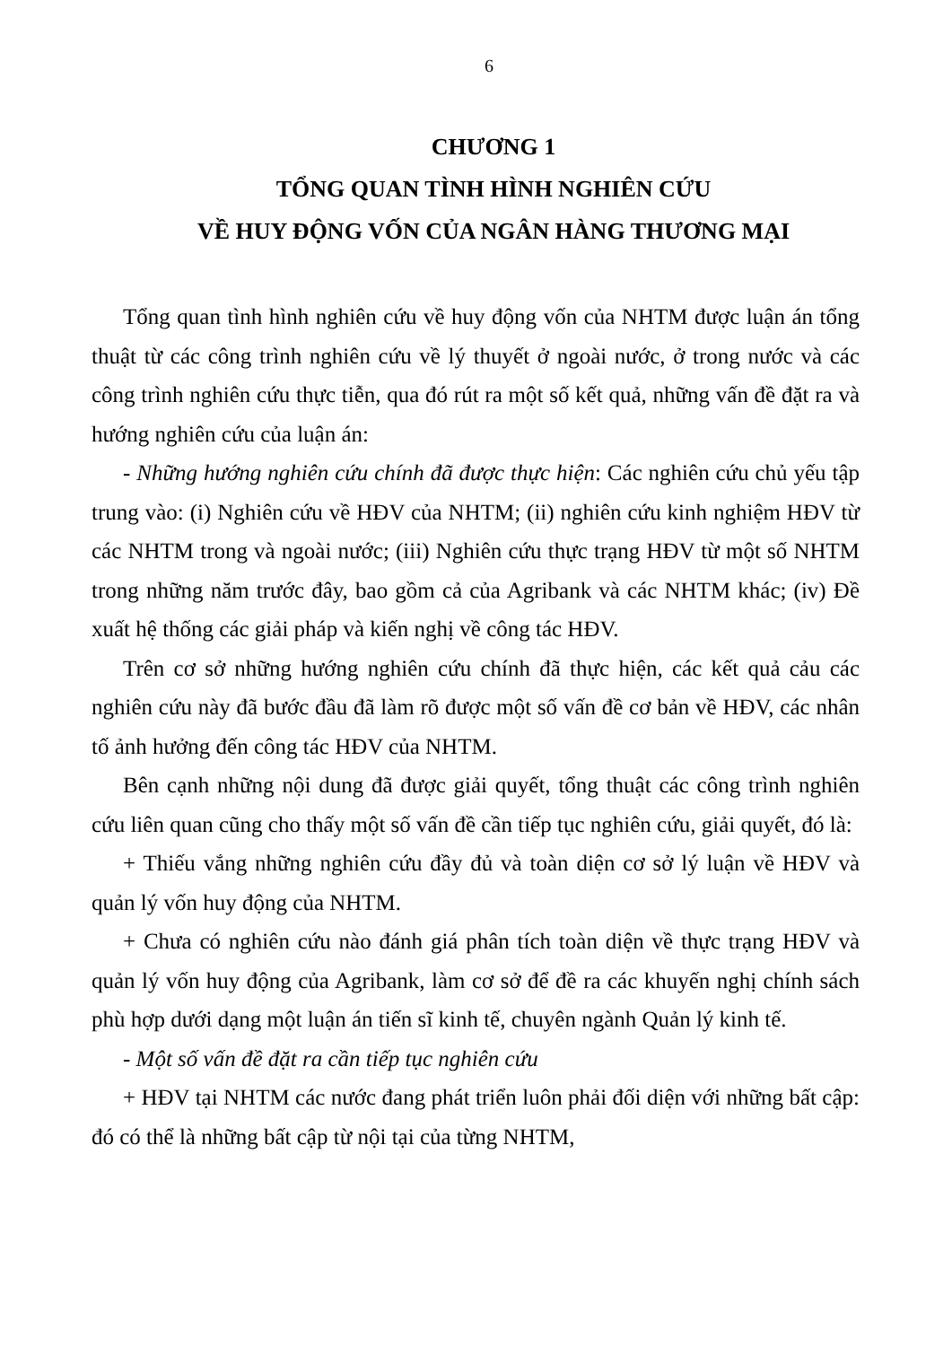6
CHƯƠNG 1
TỔNG QUAN TÌNH HÌNH NGHIÊN CỨU
VỀ HUY ĐỘNG VỐN CỦA NGÂN HÀNG THƯƠNG MẠI
Tổng quan tình hình nghiên cứu về huy động vốn của NHTM được luận án tổng thuật từ các công trình nghiên cứu về lý thuyết ở ngoài nước, ở trong nước và các công trình nghiên cứu thực tiễn, qua đó rút ra một số kết quả, những vấn đề đặt ra và hướng nghiên cứu của luận án:
- Những hướng nghiên cứu chính đã được thực hiện: Các nghiên cứu chủ yếu tập trung vào: (i) Nghiên cứu về HĐV của NHTM; (ii) nghiên cứu kinh nghiệm HĐV từ các NHTM trong và ngoài nước; (iii) Nghiên cứu thực trạng HĐV từ một số NHTM trong những năm trước đây, bao gồm cả của Agribank và các NHTM khác; (iv) Đề xuất hệ thống các giải pháp và kiến nghị về công tác HĐV.
Trên cơ sở những hướng nghiên cứu chính đã thực hiện, các kết quả cảu các nghiên cứu này đã bước đầu đã làm rõ được một số vấn đề cơ bản về HĐV, các nhân tố ảnh hưởng đến công tác HĐV của NHTM.
Bên cạnh những nội dung đã được giải quyết, tổng thuật các công trình nghiên cứu liên quan cũng cho thấy một số vấn đề cần tiếp tục nghiên cứu, giải quyết, đó là:
+ Thiếu vắng những nghiên cứu đầy đủ và toàn diện cơ sở lý luận về HĐV và quản lý vốn huy động của NHTM.
+ Chưa có nghiên cứu nào đánh giá phân tích toàn diện về thực trạng HĐV và quản lý vốn huy động của Agribank, làm cơ sở để đề ra các khuyến nghị chính sách phù hợp dưới dạng một luận án tiến sĩ kinh tế, chuyên ngành Quản lý kinh tế.
- Một số vấn đề đặt ra cần tiếp tục nghiên cứu
+ HĐV tại NHTM các nước đang phát triển luôn phải đối diện với những bất cập: đó có thể là những bất cập từ nội tại của từng NHTM,